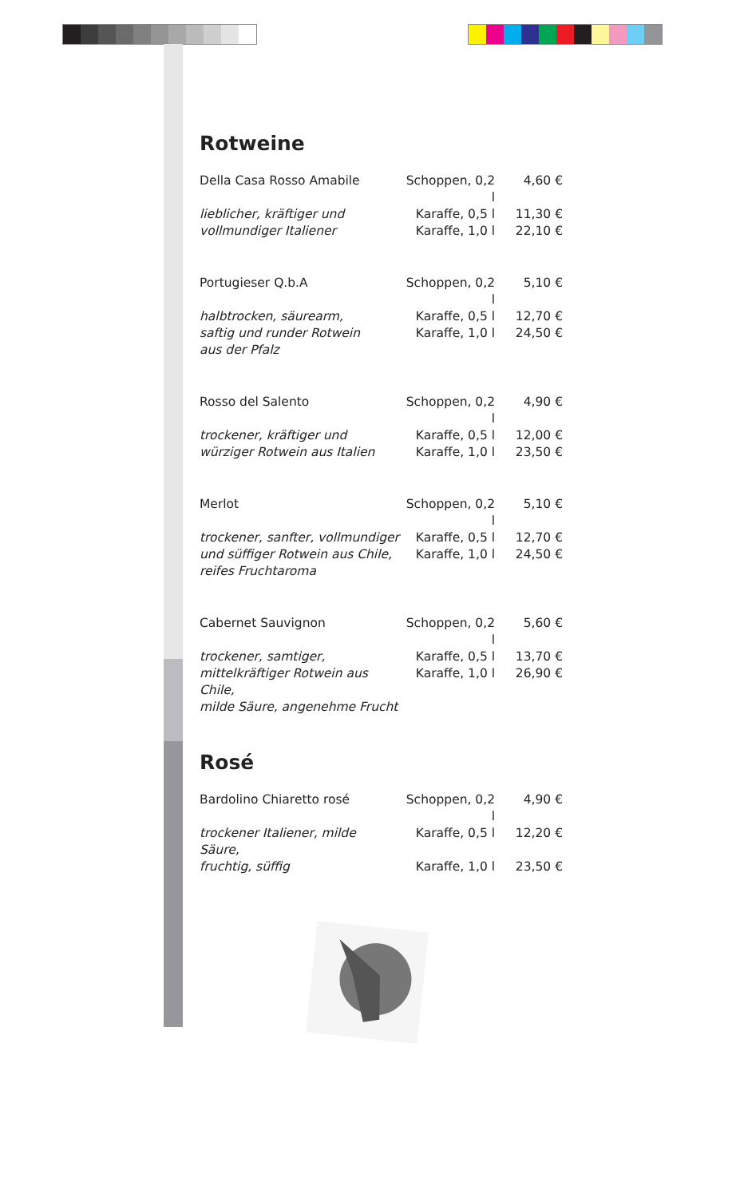Rotweine
| Della Casa Rosso Amabile | Schoppen, 0,2 l | 4,60 € |
| lieblicher, kräftiger und | Karaffe, 0,5 l | 11,30 € |
| vollmundiger Italiener | Karaffe, 1,0 l | 22,10 € |
| Portugieser Q.b.A | Schoppen, 0,2 l | 5,10 € |
| halbtrocken, säurearm, | Karaffe, 0,5 l | 12,70 € |
| saftig und runder Rotwein | Karaffe, 1,0 l | 24,50 € |
| aus der Pfalz | | |
| Rosso del Salento | Schoppen, 0,2 l | 4,90 € |
| trockener, kräftiger und | Karaffe, 0,5 l | 12,00 € |
| würziger Rotwein aus Italien | Karaffe, 1,0 l | 23,50 € |
| Merlot | Schoppen, 0,2 l | 5,10 € |
| trockener, sanfter, vollmundiger | Karaffe, 0,5 l | 12,70 € |
| und süffiger Rotwein aus Chile, | Karaffe, 1,0 l | 24,50 € |
| reifes Fruchtaroma | | |
| Cabernet Sauvignon | Schoppen, 0,2 l | 5,60 € |
| trockener, samtiger, | Karaffe, 0,5 l | 13,70 € |
| mittelkräftiger Rotwein aus Chile, | Karaffe, 1,0 l | 26,90 € |
| milde Säure, angenehme Frucht | | |
Rosé
| Bardolino Chiaretto rosé | Schoppen, 0,2 l | 4,90 € |
| trockener Italiener, milde Säure, | Karaffe, 0,5 l | 12,20 € |
| fruchtig, süffig | Karaffe, 1,0 l | 23,50 € |